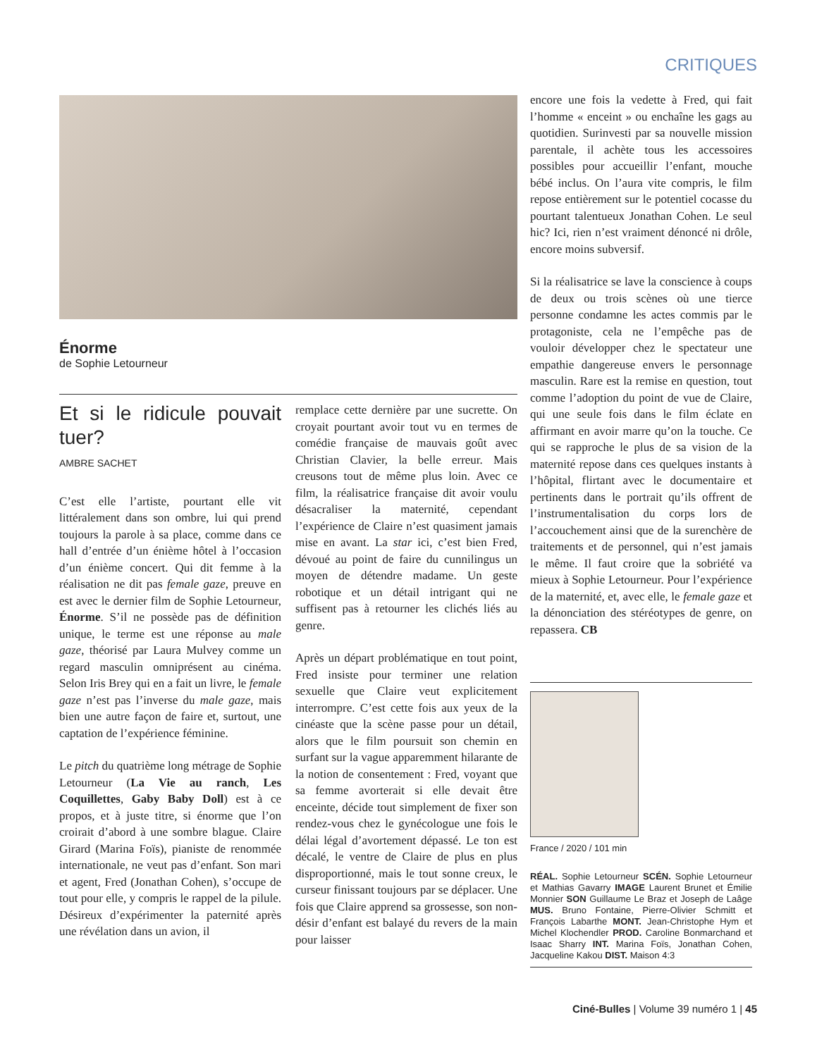CRITIQUES
Énorme
de Sophie Letourneur
Et si le ridicule pouvait tuer?
AMBRE SACHET
C’est elle l’artiste, pourtant elle vit littéralement dans son ombre, lui qui prend toujours la parole à sa place, comme dans ce hall d’entrée d’un énième hôtel à l’occasion d’un énième concert. Qui dit femme à la réalisation ne dit pas female gaze, preuve en est avec le dernier film de Sophie Letourneur, Énorme. S’il ne possède pas de définition unique, le terme est une réponse au male gaze, théorisé par Laura Mulvey comme un regard masculin omniprésent au cinéma. Selon Iris Brey qui en a fait un livre, le female gaze n’est pas l’inverse du male gaze, mais bien une autre façon de faire et, surtout, une captation de l’expérience féminine.
Le pitch du quatrième long métrage de Sophie Letourneur (La Vie au ranch, Les Coquillettes, Gaby Baby Doll) est à ce propos, et à juste titre, si énorme que l’on croirait d’abord à une sombre blague. Claire Girard (Marina Foïs), pianiste de renommée internationale, ne veut pas d’enfant. Son mari et agent, Fred (Jonathan Cohen), s’occupe de tout pour elle, y compris le rappel de la pilule. Désireux d’expérimenter la paternité après une révélation dans un avion, il
remplace cette dernière par une sucrette. On croyait pourtant avoir tout vu en termes de comédie française de mauvais goût avec Christian Clavier, la belle erreur. Mais creusons tout de même plus loin. Avec ce film, la réalisatrice française dit avoir voulu désacraliser la maternité, cependant l’expérience de Claire n’est quasiment jamais mise en avant. La star ici, c’est bien Fred, dévoué au point de faire du cunnilingus un moyen de détendre madame. Un geste robotique et un détail intrigant qui ne suffisent pas à retourner les clichés liés au genre.
Après un départ problématique en tout point, Fred insiste pour terminer une relation sexuelle que Claire veut explicitement interrompre. C’est cette fois aux yeux de la cinéaste que la scène passe pour un détail, alors que le film poursuit son chemin en surfant sur la vague apparemment hilarante de la notion de consentement : Fred, voyant que sa femme avorterait si elle devait être enceinte, décide tout simplement de fixer son rendez-vous chez le gynécologue une fois le délai légal d’avortement dépassé. Le ton est décalé, le ventre de Claire de plus en plus disproportionné, mais le tout sonne creux, le curseur finissant toujours par se déplacer. Une fois que Claire apprend sa grossesse, son non-désir d’enfant est balayé du revers de la main pour laisser
encore une fois la vedette à Fred, qui fait l’homme « enceint » ou enchaîne les gags au quotidien. Surinvesti par sa nouvelle mission parentale, il achète tous les accessoires possibles pour accueillir l’enfant, mouche bébé inclus. On l’aura vite compris, le film repose entièrement sur le potentiel cocasse du pourtant talentueux Jonathan Cohen. Le seul hic? Ici, rien n’est vraiment dénoncé ni drôle, encore moins subversif.
Si la réalisatrice se lave la conscience à coups de deux ou trois scènes où une tierce personne condamne les actes commis par le protagoniste, cela ne l’empêche pas de vouloir développer chez le spectateur une empathie dangereuse envers le personnage masculin. Rare est la remise en question, tout comme l’adoption du point de vue de Claire, qui une seule fois dans le film éclate en affirmant en avoir marre qu’on la touche. Ce qui se rapproche le plus de sa vision de la maternité repose dans ces quelques instants à l’hôpital, flirtant avec le documentaire et pertinents dans le portrait qu’ils offrent de l’instrumentalisation du corps lors de l’accouchement ainsi que de la surenchère de traitements et de personnel, qui n’est jamais le même. Il faut croire que la sobriété va mieux à Sophie Letourneur. Pour l’expérience de la maternité, et, avec elle, le female gaze et la dénonciation des stéréotypes de genre, on repassera. CB
France / 2020 / 101 min
RÉAL. Sophie Letourneur SCÉN. Sophie Letourneur et Mathias Gavarry IMAGE Laurent Brunet et Émilie Monnier SON Guillaume Le Braz et Joseph de Laâge MUS. Bruno Fontaine, Pierre-Olivier Schmitt et François Labarthe MONT. Jean-Christophe Hym et Michel Klochendler PROD. Caroline Bonmarchand et Isaac Sharry INT. Marina Foïs, Jonathan Cohen, Jacqueline Kakou DIST. Maison 4:3
Ciné-Bulles | Volume 39 numéro 1 | 45